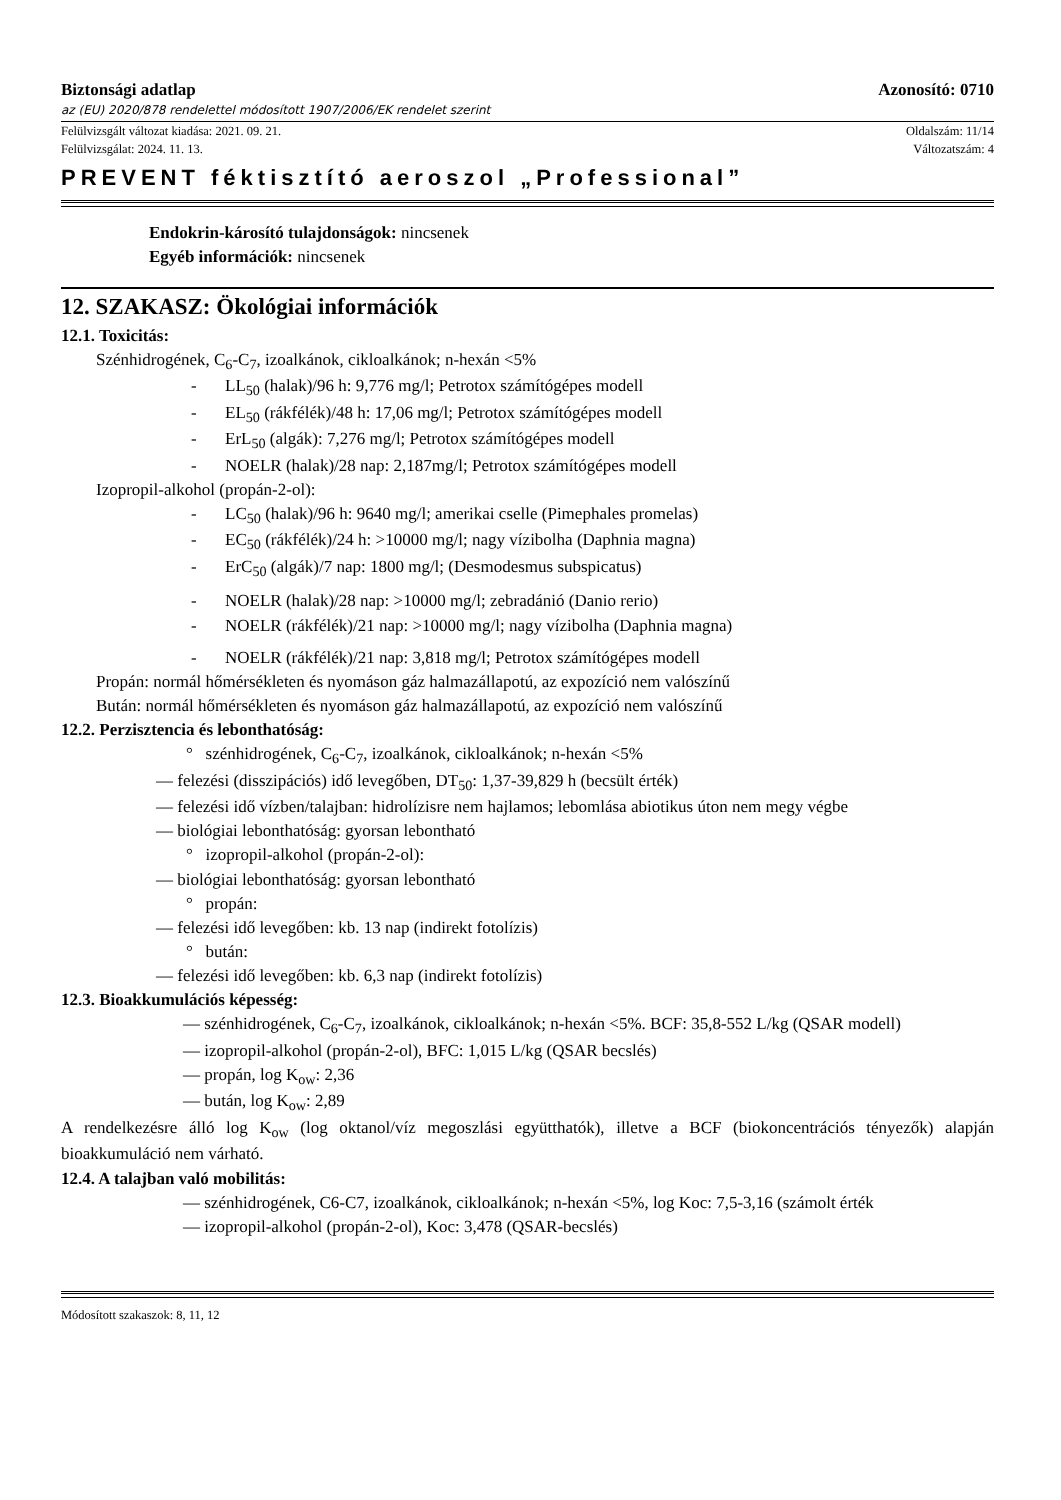Biztonsági adatlap Azonosító: 0710
az (EU) 2020/878 rendelettel módosított 1907/2006/EK rendelet szerint
Felülvizsgált változat kiadása: 2021. 09. 21. Oldalszám: 11/14
Felülvizsgálat: 2024. 11. 13. Változatszám: 4
PREVENT féktisztító aeroszol „Professional”
Endokrin-károsító tulajdonságok: nincsenek
Egyéb információk: nincsenek
12. SZAKASZ: Ökológiai információk
12.1. Toxicitás:
Szénhidrogének, C<sub>6</sub>-C<sub>7</sub>, izoalkánok, cikloalkánok; n-hexán <5%
- LL<sub>50</sub> (halak)/96 h: 9,776 mg/l; Petrotox számítógépes modell
- EL<sub>50</sub> (rákfélék)/48 h: 17,06 mg/l; Petrotox számítógépes modell
- ErL<sub>50</sub> (algák): 7,276 mg/l; Petrotox számítógépes modell
- NOELR (halak)/28 nap: 2,187mg/l; Petrotox számítógépes modell
Izopropil-alkohol (propán-2-ol):
- LC<sub>50</sub> (halak)/96 h: 9640 mg/l; amerikai cselle (Pimephales promelas)
- EC<sub>50</sub> (rákfélék)/24 h: >10000 mg/l; nagy vízibolha (Daphnia magna)
- ErC<sub>50</sub> (algák)/7 nap: 1800 mg/l; (Desmodesmus subspicatus)
- NOELR (halak)/28 nap: >10000 mg/l; zebradánió (Danio rerio)
- NOELR (rákfélék)/21 nap: >10000 mg/l; nagy vízibolha (Daphnia magna)
- NOELR (rákfélék)/21 nap: 3,818 mg/l; Petrotox számítógépes modell
Propán: normál hőmérsékleten és nyomáson gáz halmazállapotú, az expozíció nem valószínű
Bután: normál hőmérsékleten és nyomáson gáz halmazállapotú, az expozíció nem valószínű
12.2. Perzisztencia és lebonthatóság:
° szénhidrogének, C<sub>6</sub>-C<sub>7</sub>, izoalkánok, cikloalkánok; n-hexán <5%
— felezési (disszipációs) idő levegőben, DT<sub>50</sub>: 1,37-39,829 h (becsült érték)
— felezési idő vízben/talajban: hidrolízisre nem hajlamos; lebomlása abiotikus úton nem megy végbe
— biológiai lebonthatóság: gyorsan lebontható
° izopropil-alkohol (propán-2-ol):
— biológiai lebonthatóság: gyorsan lebontható
° propán:
— felezési idő levegőben: kb. 13 nap (indirekt fotolízis)
° bután:
— felezési idő levegőben: kb. 6,3 nap (indirekt fotolízis)
12.3. Bioakkumulációs képesség:
— szénhidrogének, C<sub>6</sub>-C<sub>7</sub>, izoalkánok, cikloalkánok; n-hexán <5%. BCF: 35,8-552 L/kg (QSAR modell)
— izopropil-alkohol (propán-2-ol), BFC: 1,015 L/kg (QSAR becslés)
— propán, log K<sub>ow</sub>: 2,36
— bután, log K<sub>ow</sub>: 2,89
A rendelkezésre álló log K<sub>ow</sub> (log oktanol/víz megoszlási együtthatók), illetve a BCF (biokoncentrációs tényezők) alapján bioakkumuláció nem várható.
12.4. A talajban való mobilitás:
— szénhidrogének, C6-C7, izoalkánok, cikloalkánok; n-hexán <5%, log Koc: 7,5-3,16 (számolt érték
— izopropil-alkohol (propán-2-ol), Koc: 3,478 (QSAR-becslés)
Módosított szakaszok: 8, 11, 12